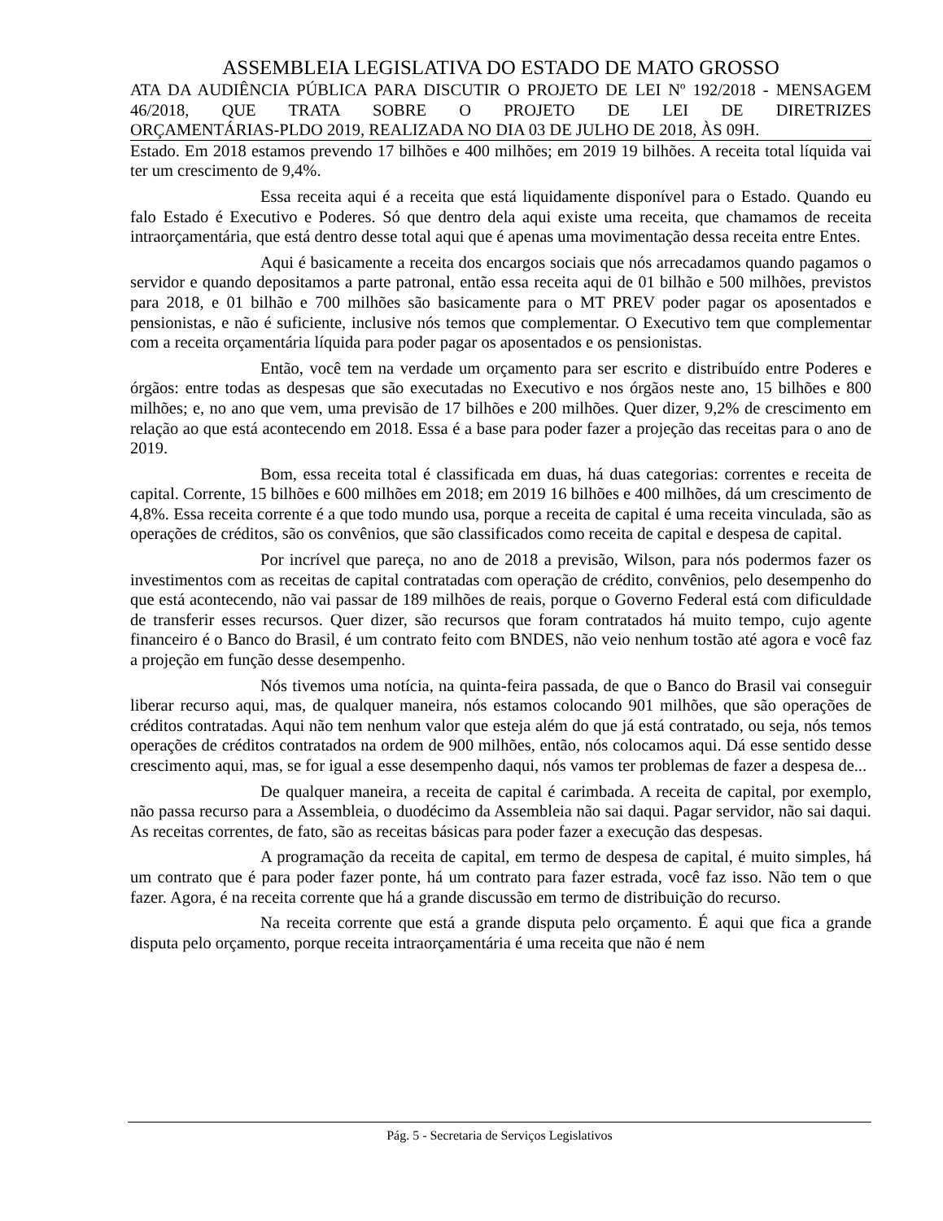ASSEMBLEIA LEGISLATIVA DO ESTADO DE MATO GROSSO
ATA DA AUDIÊNCIA PÚBLICA PARA DISCUTIR O PROJETO DE LEI Nº 192/2018 - MENSAGEM 46/2018, QUE TRATA SOBRE O PROJETO DE LEI DE DIRETRIZES
ORÇAMENTÁRIAS-PLDO 2019, REALIZADA NO DIA 03 DE JULHO DE 2018, ÀS 09H.
Estado. Em 2018 estamos prevendo 17 bilhões e 400 milhões; em 2019 19 bilhões. A receita total líquida vai ter um crescimento de 9,4%.
Essa receita aqui é a receita que está liquidamente disponível para o Estado. Quando eu falo Estado é Executivo e Poderes. Só que dentro dela aqui existe uma receita, que chamamos de receita intraorçamentária, que está dentro desse total aqui que é apenas uma movimentação dessa receita entre Entes.
Aqui é basicamente a receita dos encargos sociais que nós arrecadamos quando pagamos o servidor e quando depositamos a parte patronal, então essa receita aqui de 01 bilhão e 500 milhões, previstos para 2018, e 01 bilhão e 700 milhões são basicamente para o MT PREV poder pagar os aposentados e pensionistas, e não é suficiente, inclusive nós temos que complementar. O Executivo tem que complementar com a receita orçamentária líquida para poder pagar os aposentados e os pensionistas.
Então, você tem na verdade um orçamento para ser escrito e distribuído entre Poderes e órgãos: entre todas as despesas que são executadas no Executivo e nos órgãos neste ano, 15 bilhões e 800 milhões; e, no ano que vem, uma previsão de 17 bilhões e 200 milhões. Quer dizer, 9,2% de crescimento em relação ao que está acontecendo em 2018. Essa é a base para poder fazer a projeção das receitas para o ano de 2019.
Bom, essa receita total é classificada em duas, há duas categorias: correntes e receita de capital. Corrente, 15 bilhões e 600 milhões em 2018; em 2019 16 bilhões e 400 milhões, dá um crescimento de 4,8%. Essa receita corrente é a que todo mundo usa, porque a receita de capital é uma receita vinculada, são as operações de créditos, são os convênios, que são classificados como receita de capital e despesa de capital.
Por incrível que pareça, no ano de 2018 a previsão, Wilson, para nós podermos fazer os investimentos com as receitas de capital contratadas com operação de crédito, convênios, pelo desempenho do que está acontecendo, não vai passar de 189 milhões de reais, porque o Governo Federal está com dificuldade de transferir esses recursos. Quer dizer, são recursos que foram contratados há muito tempo, cujo agente financeiro é o Banco do Brasil, é um contrato feito com BNDES, não veio nenhum tostão até agora e você faz a projeção em função desse desempenho.
Nós tivemos uma notícia, na quinta-feira passada, de que o Banco do Brasil vai conseguir liberar recurso aqui, mas, de qualquer maneira, nós estamos colocando 901 milhões, que são operações de créditos contratadas. Aqui não tem nenhum valor que esteja além do que já está contratado, ou seja, nós temos operações de créditos contratados na ordem de 900 milhões, então, nós colocamos aqui. Dá esse sentido desse crescimento aqui, mas, se for igual a esse desempenho daqui, nós vamos ter problemas de fazer a despesa de...
De qualquer maneira, a receita de capital é carimbada. A receita de capital, por exemplo, não passa recurso para a Assembleia, o duodécimo da Assembleia não sai daqui. Pagar servidor, não sai daqui. As receitas correntes, de fato, são as receitas básicas para poder fazer a execução das despesas.
A programação da receita de capital, em termo de despesa de capital, é muito simples, há um contrato que é para poder fazer ponte, há um contrato para fazer estrada, você faz isso. Não tem o que fazer. Agora, é na receita corrente que há a grande discussão em termo de distribuição do recurso.
Na receita corrente que está a grande disputa pelo orçamento. É aqui que fica a grande disputa pelo orçamento, porque receita intraorçamentária é uma receita que não é nem
Pág. 5 - Secretaria de Serviços Legislativos